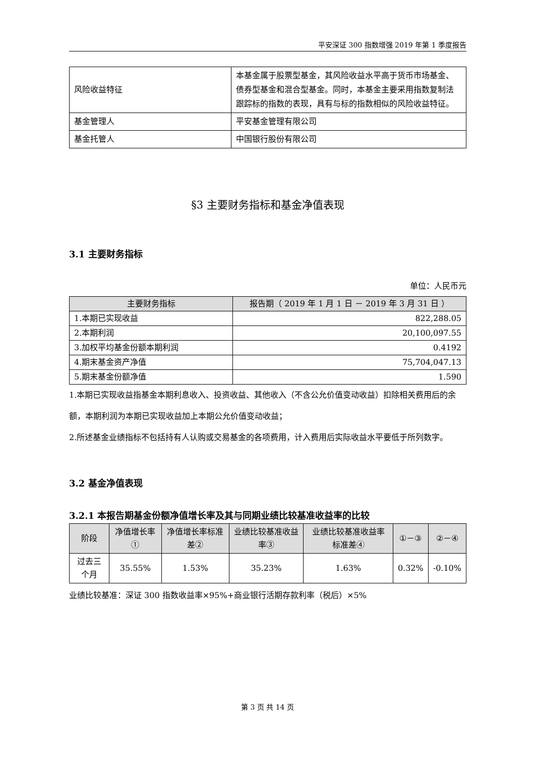平安深证 300 指数增强 2019 年第 1 季度报告
| 风险收益特征 | 本基金属于股票型基金，其风险收益水平高于货币市场基金、债券型基金和混合型基金。同时，本基金主要采用指数复制法跟踪标的指数的表现，具有与标的指数相似的风险收益特征。 |
| 基金管理人 | 平安基金管理有限公司 |
| 基金托管人 | 中国银行股份有限公司 |
§3 主要财务指标和基金净值表现
3.1 主要财务指标
单位：人民币元
| 主要财务指标 | 报告期（ 2019 年 1 月 1 日 － 2019 年 3 月 31 日 ） |
| --- | --- |
| 1.本期已实现收益 | 822,288.05 |
| 2.本期利润 | 20,100,097.55 |
| 3.加权平均基金份额本期利润 | 0.4192 |
| 4.期末基金资产净值 | 75,704,047.13 |
| 5.期末基金份额净值 | 1.590 |
1.本期已实现收益指基金本期利息收入、投资收益、其他收入（不含公允价值变动收益）扣除相关费用后的余额，本期利润为本期已实现收益加上本期公允价值变动收益；
2.所述基金业绩指标不包括持有人认购或交易基金的各项费用，计入费用后实际收益水平要低于所列数字。
3.2 基金净值表现
3.2.1 本报告期基金份额净值增长率及其与同期业绩比较基准收益率的比较
| 阶段 | 净值增长率① | 净值增长率标准差② | 业绩比较基准收益率③ | 业绩比较基准收益率标准差④ | ①－③ | ②－④ |
| --- | --- | --- | --- | --- | --- | --- |
| 过去三个月 | 35.55% | 1.53% | 35.23% | 1.63% | 0.32% | -0.10% |
业绩比较基准：深证 300 指数收益率×95%+商业银行活期存款利率（税后）×5%
第 3 页 共 14 页